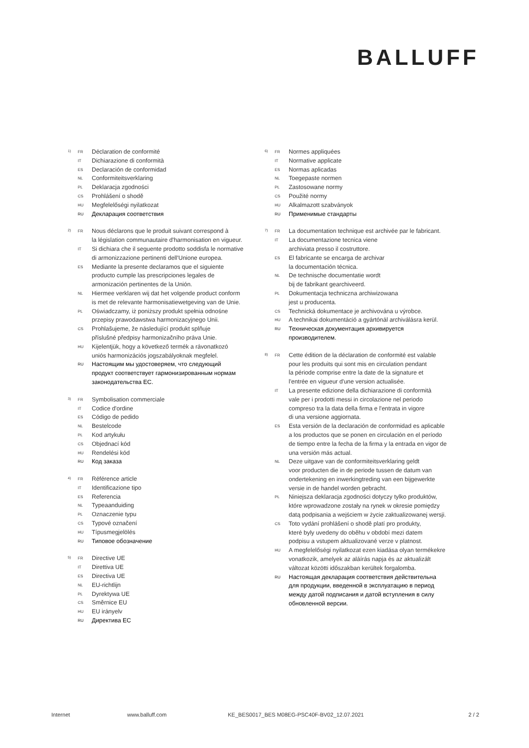BALLUFF
1)
FR Déclaration de conformité
IT Dichiarazione di conformità
ES Declaración de conformidad
NL Conformiteitsverklaring
PL Deklaracja zgodności
CS Prohlášení o shodě
HU Megfelelőségi nyilatkozat
RU Декларация соответствия
2)
FR Nous déclarons que le produit suivant correspond à
la législation communautaire d'harmonisation en vigueur.
IT Si dichiara che il seguente prodotto soddisfa le normative
di armonizzazione pertinenti dell'Unione europea.
ES Mediante la presente declaramos que el siguiente
producto cumple las prescripciones legales de
armonización pertinentes de la Unión.
NL Hiermee verklaren wij dat het volgende product conform
is met de relevante harmonisatiewetgeving van de Unie.
PL Oświadczamy, iż poniższy produkt spełnia odnośne
przepisy prawodawstwa harmonizacyjnego Unii.
CS Prohlašujeme, že následující produkt splňuje
příslušné předpisy harmonizačního práva Unie.
HU Kijelentjük, hogy a következő termék a rávonatkozó
uniós harmonizációs jogszabályoknak megfelel.
RU Настоящим мы удостоверяем, что следующий
продукт соответствует гармонизированным нормам
законодательства ЕС.
3)
FR Symbolisation commerciale
IT Codice d'ordine
ES Código de pedido
NL Bestelcode
PL Kod artykułu
CS Objednací kód
HU Rendelési kód
RU Код заказа
4)
FR Référence article
IT Identificazione tipo
ES Referencia
NL Typeaanduiding
PL Oznaczenie typu
CS Typové označení
HU Típusmegjelölés
RU Типовое обозначение
5)
FR Directive UE
IT Direttiva UE
ES Directiva UE
NL EU-richtlijn
PL Dyrektywa UE
CS Směrnice EU
HU EU irányelv
RU Директива ЕС
6)
FR Normes appliquées
IT Normative applicate
ES Normas aplicadas
NL Toegepaste normen
PL Zastosowane normy
CS Použité normy
HU Alkalmazott szabványok
RU Применимые стандарты
7)
FR La documentation technique est archivée par le fabricant.
IT La documentazione tecnica viene
archiviata presso il costruttore.
ES El fabricante se encarga de archivar
la documentación técnica.
NL De technische documentatie wordt
bij de fabrikant gearchiveerd.
PL Dokumentacja techniczna archiwizowana
jest u producenta.
CS Technická dokumentace je archivována u výrobce.
HU A technikai dokumentáció a gyártónál archiválásra kerül.
RU Техническая документация архивируется
производителем.
8)
FR Cette édition de la déclaration de conformité est valable
pour les produits qui sont mis en circulation pendant
la période comprise entre la date de la signature et
l'entrée en vigueur d'une version actualisée.
IT La presente edizione della dichiarazione di conformità
vale per i prodotti messi in circolazione nel periodo
compreso tra la data della firma e l'entrata in vigore
di una versione aggiornata.
ES Esta versión de la declaración de conformidad es aplicable
a los productos que se ponen en circulación en el período
de tiempo entre la fecha de la firma y la entrada en vigor de
una versión más actual.
NL Deze uitgave van de conformiteitsverklaring geldt
voor producten die in de periode tussen de datum van
ondertekening en inwerkingtreding van een bijgewerkte
versie in de handel worden gebracht.
PL Niniejsza deklaracja zgodności dotyczy tylko produktów,
które wprowadzone zostały na rynek w okresie pomiędzy
datą podpisania a wejściem w życie zaktualizowanej wersji.
CS Toto vydání prohlášení o shodě platí pro produkty,
které byly uvedeny do oběhu v období mezi datem
podpisu a vstupem aktualizované verze v platnost.
HU A megfelelőségi nyilatkozat ezen kiadása olyan termékekre
vonatkozik, amelyek az aláírás napja és az aktualizált
változat közötti időszakban kerültek forgalomba.
RU Настоящая декларация соответствия действительна
для продукции, введенной в эксплуатацию в период
между датой подписания и датой вступления в силу
обновленной версии.
Internet www.balluff.com KE_BES0017_BES M08EG-PSC40F-BV02_12.07.2021 2 / 2